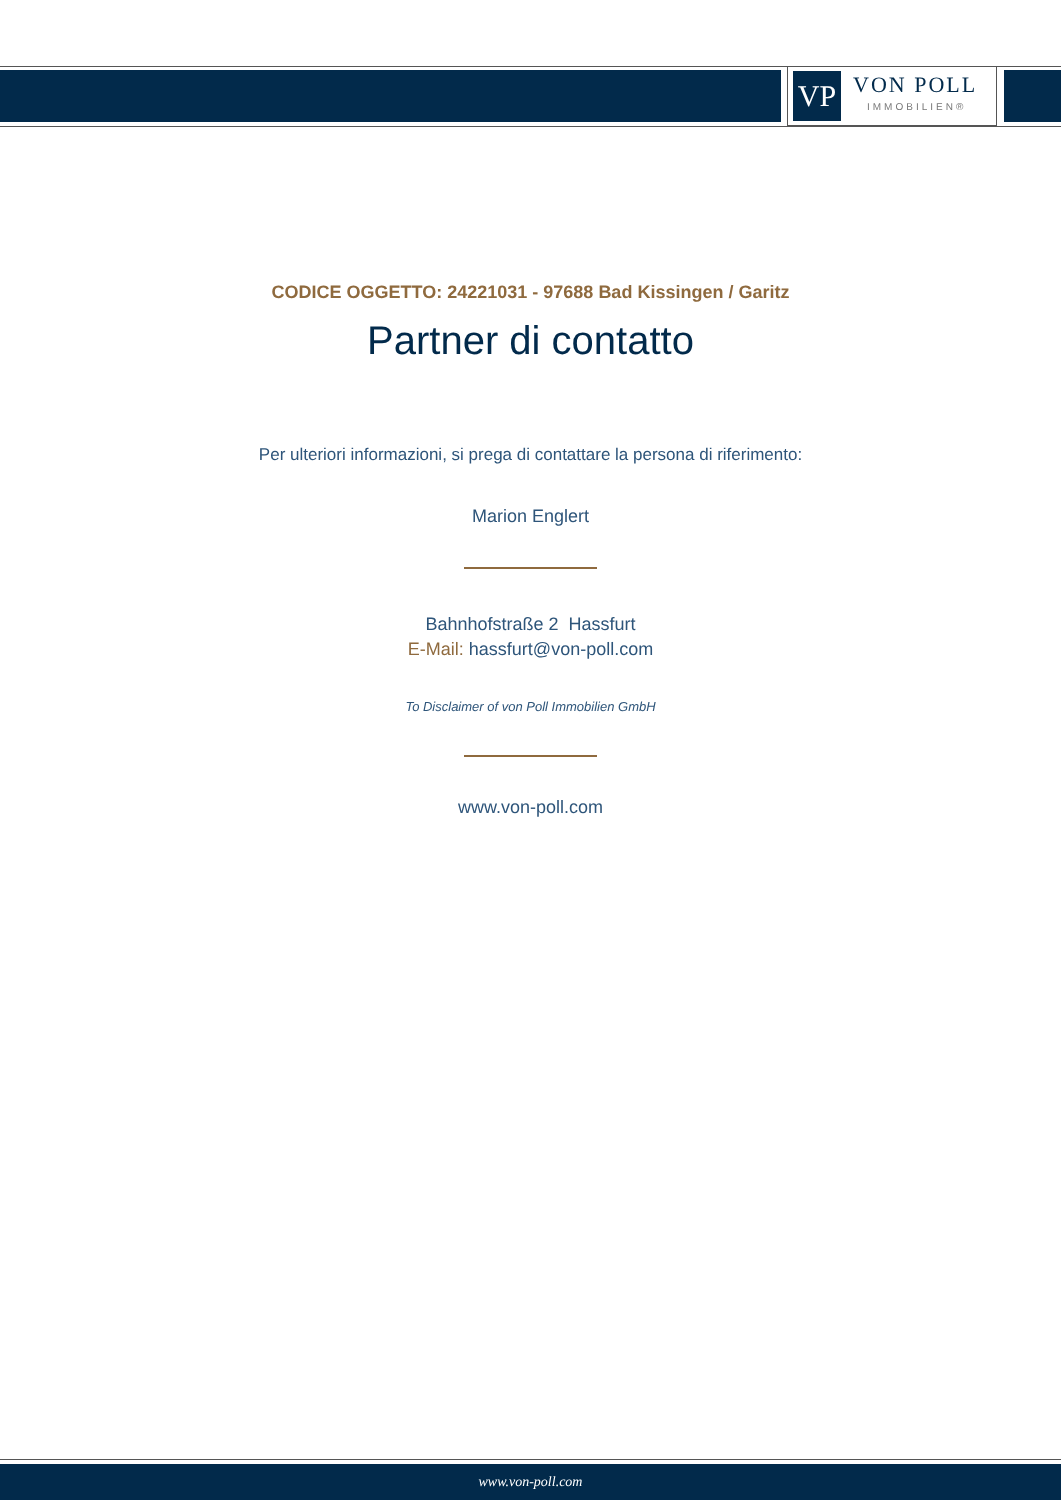VP
VON POLL
IMMOBILIEN®
CODICE OGGETTO: 24221031 - 97688 Bad Kissingen / Garitz
Partner di contatto
Per ulteriori informazioni, si prega di contattare la persona di riferimento:
Marion Englert
Bahnhofstraße 2 Hassfurt
E-Mail: hassfurt@von-poll.com
To Disclaimer of von Poll Immobilien GmbH
www.von-poll.com
www.von-poll.com